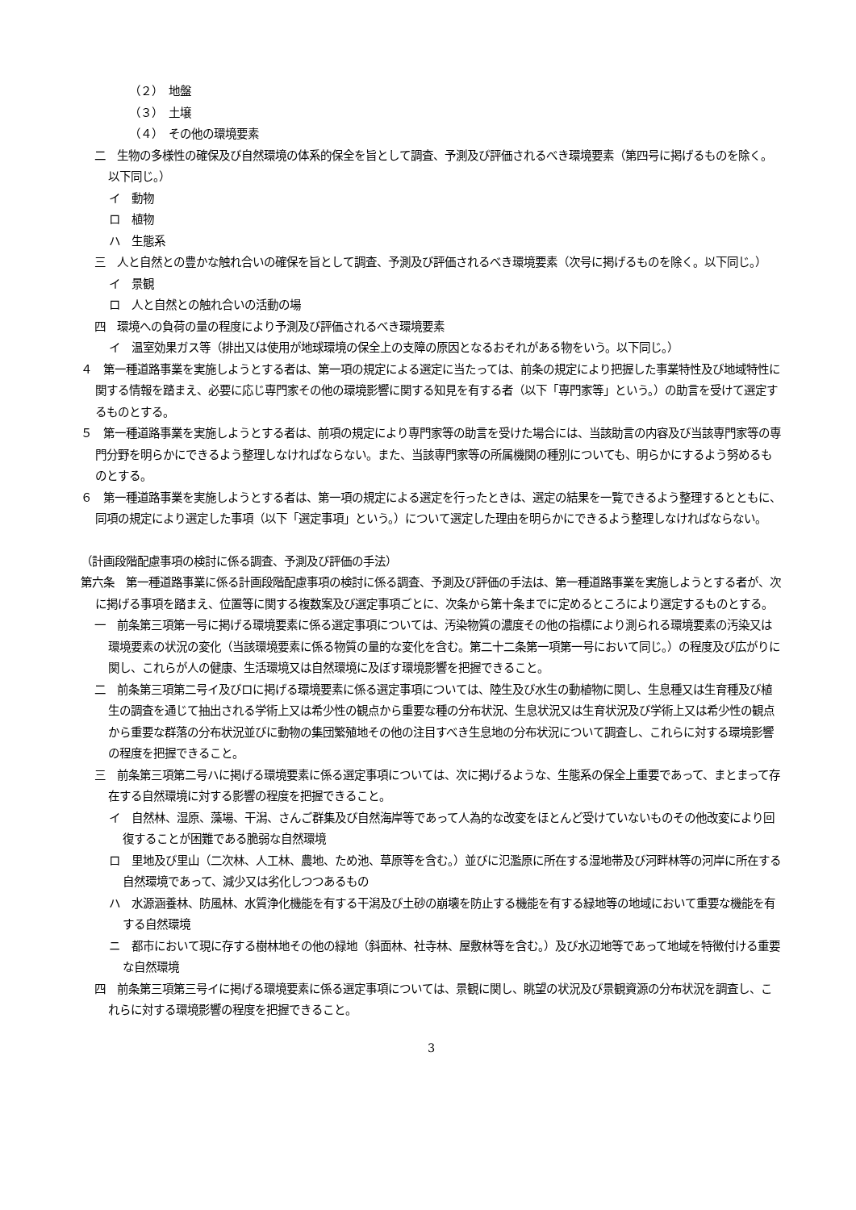（２）　地盤
（３）　土壌
（４）　その他の環境要素
二　生物の多様性の確保及び自然環境の体系的保全を旨として調査、予測及び評価されるべき環境要素（第四号に掲げるものを除く。以下同じ。）
イ　動物
ロ　植物
ハ　生態系
三　人と自然との豊かな触れ合いの確保を旨として調査、予測及び評価されるべき環境要素（次号に掲げるものを除く。以下同じ。）
イ　景観
ロ　人と自然との触れ合いの活動の場
四　環境への負荷の量の程度により予測及び評価されるべき環境要素
イ　温室効果ガス等（排出又は使用が地球環境の保全上の支障の原因となるおそれがある物をいう。以下同じ。）
４　第一種道路事業を実施しようとする者は、第一項の規定による選定に当たっては、前条の規定により把握した事業特性及び地域特性に関する情報を踏まえ、必要に応じ専門家その他の環境影響に関する知見を有する者（以下「専門家等」という。）の助言を受けて選定するものとする。
５　第一種道路事業を実施しようとする者は、前項の規定により専門家等の助言を受けた場合には、当該助言の内容及び当該専門家等の専門分野を明らかにできるよう整理しなければならない。また、当該専門家等の所属機関の種別についても、明らかにするよう努めるものとする。
６　第一種道路事業を実施しようとする者は、第一項の規定による選定を行ったときは、選定の結果を一覧できるよう整理するとともに、同項の規定により選定した事項（以下「選定事項」という。）について選定した理由を明らかにできるよう整理しなければならない。
（計画段階配慮事項の検討に係る調査、予測及び評価の手法）
第六条　第一種道路事業に係る計画段階配慮事項の検討に係る調査、予測及び評価の手法は、第一種道路事業を実施しようとする者が、次に掲げる事項を踏まえ、位置等に関する複数案及び選定事項ごとに、次条から第十条までに定めるところにより選定するものとする。
一　前条第三項第一号に掲げる環境要素に係る選定事項については、汚染物質の濃度その他の指標により測られる環境要素の汚染又は環境要素の状況の変化（当該環境要素に係る物質の量的な変化を含む。第二十二条第一項第一号において同じ。）の程度及び広がりに関し、これらが人の健康、生活環境又は自然環境に及ぼす環境影響を把握できること。
二　前条第三項第二号イ及びロに掲げる環境要素に係る選定事項については、陸生及び水生の動植物に関し、生息種又は生育種及び植生の調査を通じて抽出される学術上又は希少性の観点から重要な種の分布状況、生息状況又は生育状況及び学術上又は希少性の観点から重要な群落の分布状況並びに動物の集団繁殖地その他の注目すべき生息地の分布状況について調査し、これらに対する環境影響の程度を把握できること。
三　前条第三項第二号ハに掲げる環境要素に係る選定事項については、次に掲げるような、生態系の保全上重要であって、まとまって存在する自然環境に対する影響の程度を把握できること。
イ　自然林、湿原、藻場、干潟、さんご群集及び自然海岸等であって人為的な改変をほとんど受けていないものその他改変により回復することが困難である脆弱な自然環境
ロ　里地及び里山（二次林、人工林、農地、ため池、草原等を含む。）並びに氾濫原に所在する湿地帯及び河畔林等の河岸に所在する自然環境であって、減少又は劣化しつつあるもの
ハ　水源涵養林、防風林、水質浄化機能を有する干潟及び土砂の崩壊を防止する機能を有する緑地等の地域において重要な機能を有する自然環境
ニ　都市において現に存する樹林地その他の緑地（斜面林、社寺林、屋敷林等を含む。）及び水辺地等であって地域を特徴付ける重要な自然環境
四　前条第三項第三号イに掲げる環境要素に係る選定事項については、景観に関し、眺望の状況及び景観資源の分布状況を調査し、これらに対する環境影響の程度を把握できること。
3